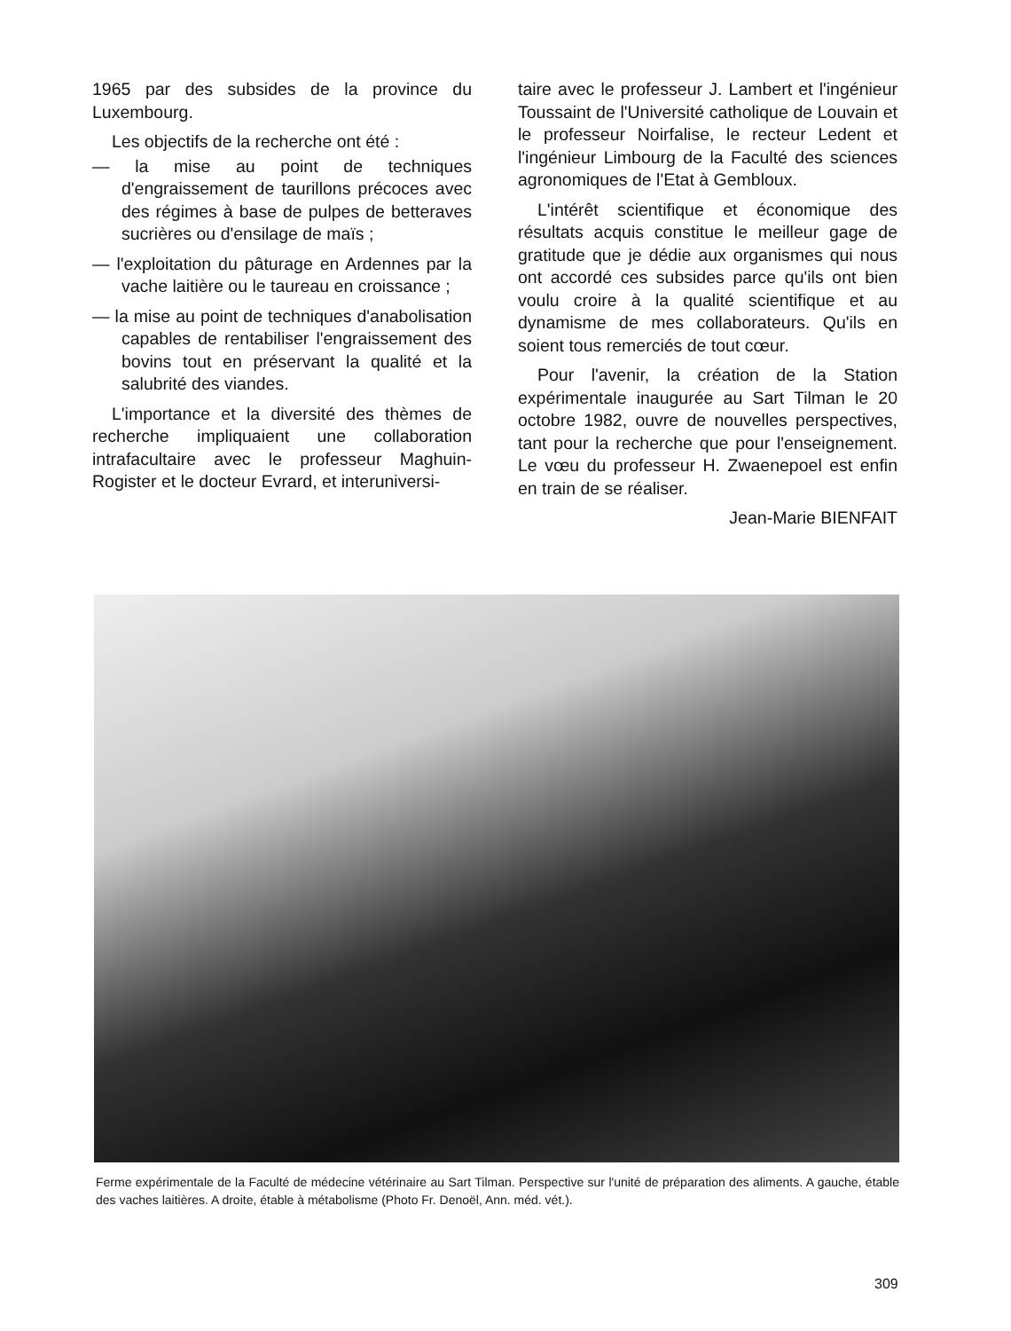1965 par des subsides de la province du Luxembourg.
Les objectifs de la recherche ont été :
— la mise au point de techniques d'engraissement de taurillons précoces avec des régimes à base de pulpes de betteraves sucrières ou d'ensilage de maïs ;
— l'exploitation du pâturage en Ardennes par la vache laitière ou le taureau en croissance ;
— la mise au point de techniques d'anabolisation capables de rentabiliser l'engraissement des bovins tout en préservant la qualité et la salubrité des viandes.
L'importance et la diversité des thèmes de recherche impliquaient une collaboration intrafacultaire avec le professeur Maghuin-Rogister et le docteur Evrard, et interuniversi-
taire avec le professeur J. Lambert et l'ingénieur Toussaint de l'Université catholique de Louvain et le professeur Noirfalise, le recteur Ledent et l'ingénieur Limbourg de la Faculté des sciences agronomiques de l'Etat à Gembloux.
L'intérêt scientifique et économique des résultats acquis constitue le meilleur gage de gratitude que je dédie aux organismes qui nous ont accordé ces subsides parce qu'ils ont bien voulu croire à la qualité scientifique et au dynamisme de mes collaborateurs. Qu'ils en soient tous remerciés de tout cœur.
Pour l'avenir, la création de la Station expérimentale inaugurée au Sart Tilman le 20 octobre 1982, ouvre de nouvelles perspectives, tant pour la recherche que pour l'enseignement. Le vœu du professeur H. Zwaenepoel est enfin en train de se réaliser.
Jean-Marie BIENFAIT
Ferme expérimentale de la Faculté de médecine vétérinaire au Sart Tilman. Perspective sur l'unité de préparation des aliments. A gauche, étable des vaches laitières. A droite, étable à métabolisme (Photo Fr. Denoël, Ann. méd. vét.).
309